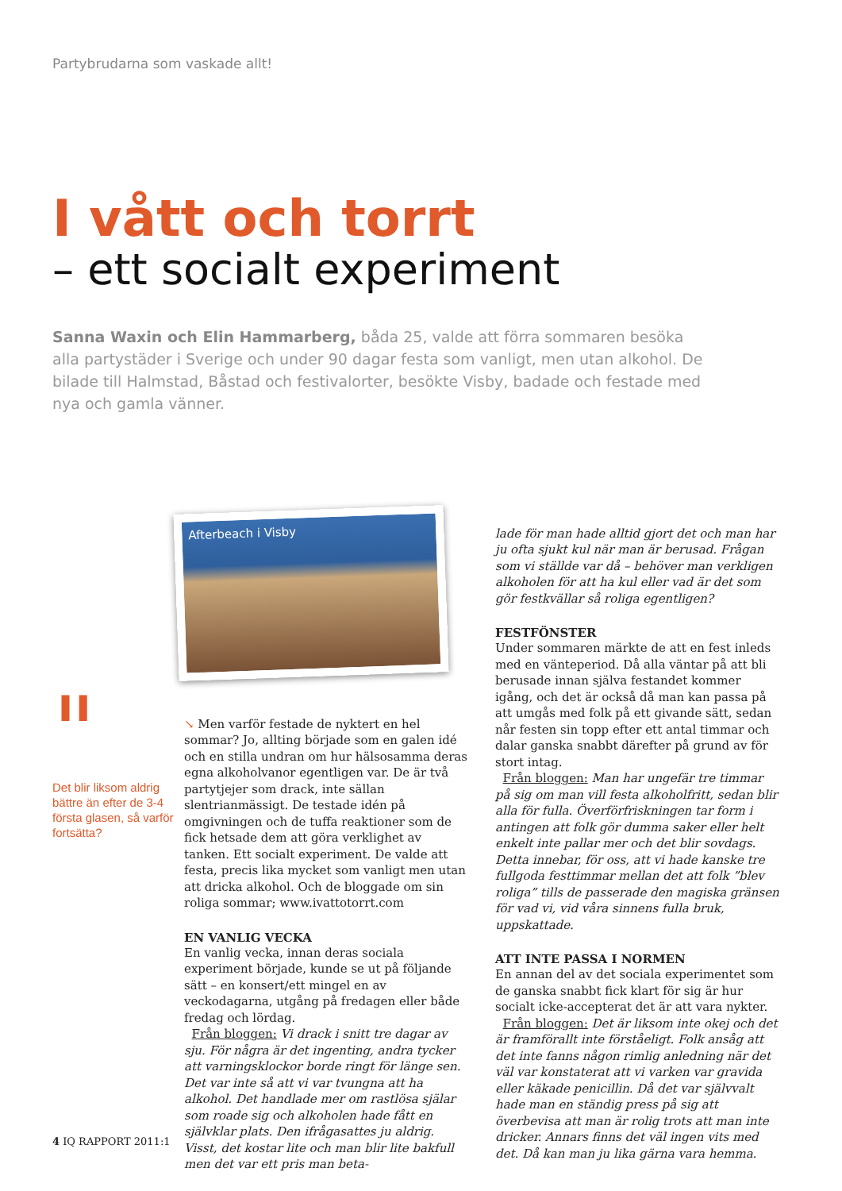Partybrudarna som vaskade allt!
I vått och torrt
– ett socialt experiment
Sanna Waxin och Elin Hammarberg, båda 25, valde att förra sommaren besöka alla partystäder i Sverige och under 90 dagar festa som vanligt, men utan alkohol. De bilade till Halmstad, Båstad och festivalorter, besökte Visby, badade och festade med nya och gamla vänner.
"
Det blir liksom aldrig bättre än efter de 3-4 första glasen, så varför fortsätta?
Afterbeach i Visby
↘ Men varför festade de nyktert en hel sommar? Jo, allting började som en galen idé och en stilla undran om hur hälsosamma deras egna alkoholvanor egentligen var. De är två partytjejer som drack, inte sällan slentrianmässigt. De testade idén på omgivningen och de tuffa reaktioner som de fick hetsade dem att göra verklighet av tanken. Ett socialt experiment. De valde att festa, precis lika mycket som vanligt men utan att dricka alkohol. Och de bloggade om sin roliga sommar; www.ivattotorrt.com
EN VANLIG VECKA
En vanlig vecka, innan deras sociala experiment började, kunde se ut på följande sätt – en konsert/ett mingel en av veckodagarna, utgång på fredagen eller både fredag och lördag.
Från bloggen: Vi drack i snitt tre dagar av sju. För några är det ingenting, andra tycker att varningsklockor borde ringt för länge sen. Det var inte så att vi var tvungna att ha alkohol. Det handlade mer om rastlösa själar som roade sig och alkoholen hade fått en självklar plats. Den ifrågasattes ju aldrig. Visst, det kostar lite och man blir lite bakfull men det var ett pris man beta-
lade för man hade alltid gjort det och man har ju ofta sjukt kul när man är berusad. Frågan som vi ställde var då – behöver man verkligen alkoholen för att ha kul eller vad är det som gör festkvällar så roliga egentligen?
FESTFÖNSTER
Under sommaren märkte de att en fest inleds med en vänteperiod. Då alla väntar på att bli berusade innan själva festandet kommer igång, och det är också då man kan passa på att umgås med folk på ett givande sätt, sedan når festen sin topp efter ett antal timmar och dalar ganska snabbt därefter på grund av för stort intag.
Från bloggen: Man har ungefär tre timmar på sig om man vill festa alkoholfritt, sedan blir alla för fulla. Överförfriskningen tar form i antingen att folk gör dumma saker eller helt enkelt inte pallar mer och det blir sovdags. Detta innebar, för oss, att vi hade kanske tre fullgoda festtimmar mellan det att folk ”blev roliga” tills de passerade den magiska gränsen för vad vi, vid våra sinnens fulla bruk, uppskattade.
ATT INTE PASSA I NORMEN
En annan del av det sociala experimentet som de ganska snabbt fick klart för sig är hur socialt icke-accepterat det är att vara nykter.
Från bloggen: Det är liksom inte okej och det är framförallt inte förståeligt. Folk ansåg att det inte fanns någon rimlig anledning när det väl var konstaterat att vi varken var gravida eller käkade penicillin. Då det var självvalt hade man en ständig press på sig att överbevisa att man är rolig trots att man inte dricker. Annars finns det väl ingen vits med det. Då kan man ju lika gärna vara hemma.
4 IQ RAPPORT 2011:1